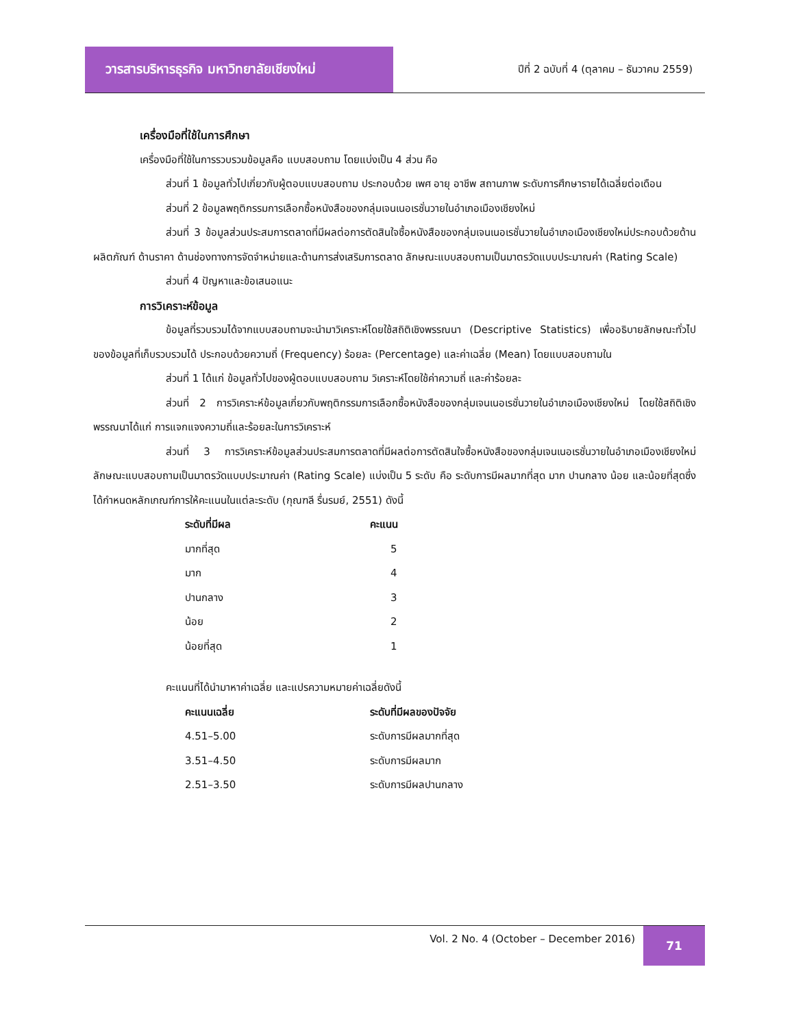วารสารบริหารธุรกิจ มหาวิทยาลัยเชียงใหม่
ปีที่ 2 ฉบับที่ 4 (ตุลาคม – ธันวาคม 2559)
เครื่องมือที่ใช้ในการศึกษา
เครื่องมือที่ใช้ในการรวบรวมข้อมูลคือ แบบสอบถาม โดยแบ่งเป็น 4 ส่วน คือ
ส่วนที่ 1 ข้อมูลทั่วไปเกี่ยวกับผู้ตอบแบบสอบถาม ประกอบด้วย เพศ อายุ อาชีพ สถานภาพ ระดับการศึกษารายได้เฉลี่ยต่อเดือน
ส่วนที่ 2 ข้อมูลพฤติกรรมการเลือกซื้อหนังสือของกลุ่มเจนเนอเรชั่นวายในอำเภอเมืองเชียงใหม่
ส่วนที่ 3 ข้อมูลส่วนประสมการตลาดที่มีผลต่อการตัดสินใจซื้อหนังสือของกลุ่มเจนเนอเรชั่นวายในอำเภอเมืองเชียงใหม่ประกอบด้วยด้านผลิตภัณฑ์ ด้านราคา ด้านช่องทางการจัดจำหน่ายและด้านการส่งเสริมการตลาด ลักษณะแบบสอบถามเป็นมาตรวัดแบบประมาณค่า (Rating Scale)
ส่วนที่ 4 ปัญหาและข้อเสนอแนะ
การวิเคราะห์ข้อมูล
ข้อมูลที่รวบรวมได้จากแบบสอบถามจะนำมาวิเคราะห์โดยใช้สถิติเชิงพรรณนา (Descriptive Statistics) เพื่ออธิบายลักษณะทั่วไปของข้อมูลที่เก็บรวบรวมได้ ประกอบด้วยความถี่ (Frequency) ร้อยละ (Percentage) และค่าเฉลี่ย (Mean) โดยแบบสอบถามใน
ส่วนที่ 1 ได้แก่ ข้อมูลทั่วไปของผู้ตอบแบบสอบถาม วิเคราะห์โดยใช้ค่าความถี่ และค่าร้อยละ
ส่วนที่ 2 การวิเคราะห์ข้อมูลเกี่ยวกับพฤติกรรมการเลือกซื้อหนังสือของกลุ่มเจนเนอเรชั่นวายในอำเภอเมืองเชียงใหม่ โดยใช้สถิติเชิงพรรณนาได้แก่ การแจกแจงความถี่และร้อยละในการวิเคราะห์
ส่วนที่ 3 การวิเคราะห์ข้อมูลส่วนประสมการตลาดที่มีผลต่อการตัดสินใจซื้อหนังสือของกลุ่มเจนเนอเรชั่นวายในอำเภอเมืองเชียงใหม่ลักษณะแบบสอบถามเป็นมาตรวัดแบบประมาณค่า (Rating Scale) แบ่งเป็น 5 ระดับ คือ ระดับการมีผลมากที่สุด มาก ปานกลาง น้อย และน้อยที่สุดซึ่งได้กำหนดหลักเกณฑ์การให้คะแนนในแต่ละระดับ (กุณฑลี รื่นรมย์, 2551) ดังนี้
| ระดับที่มีผล | คะแนน |
| --- | --- |
| มากที่สุด | 5 |
| มาก | 4 |
| ปานกลาง | 3 |
| น้อย | 2 |
| น้อยที่สุด | 1 |
คะแนนที่ได้นำมาหาค่าเฉลี่ย และแปรความหมายค่าเฉลี่ยดังนี้
| คะแนนเฉลี่ย | ระดับที่มีผลของปัจจัย |
| --- | --- |
| 4.51–5.00 | ระดับการมีผลมากที่สุด |
| 3.51–4.50 | ระดับการมีผลมาก |
| 2.51–3.50 | ระดับการมีผลปานกลาง |
Vol. 2 No. 4 (October – December 2016)
71